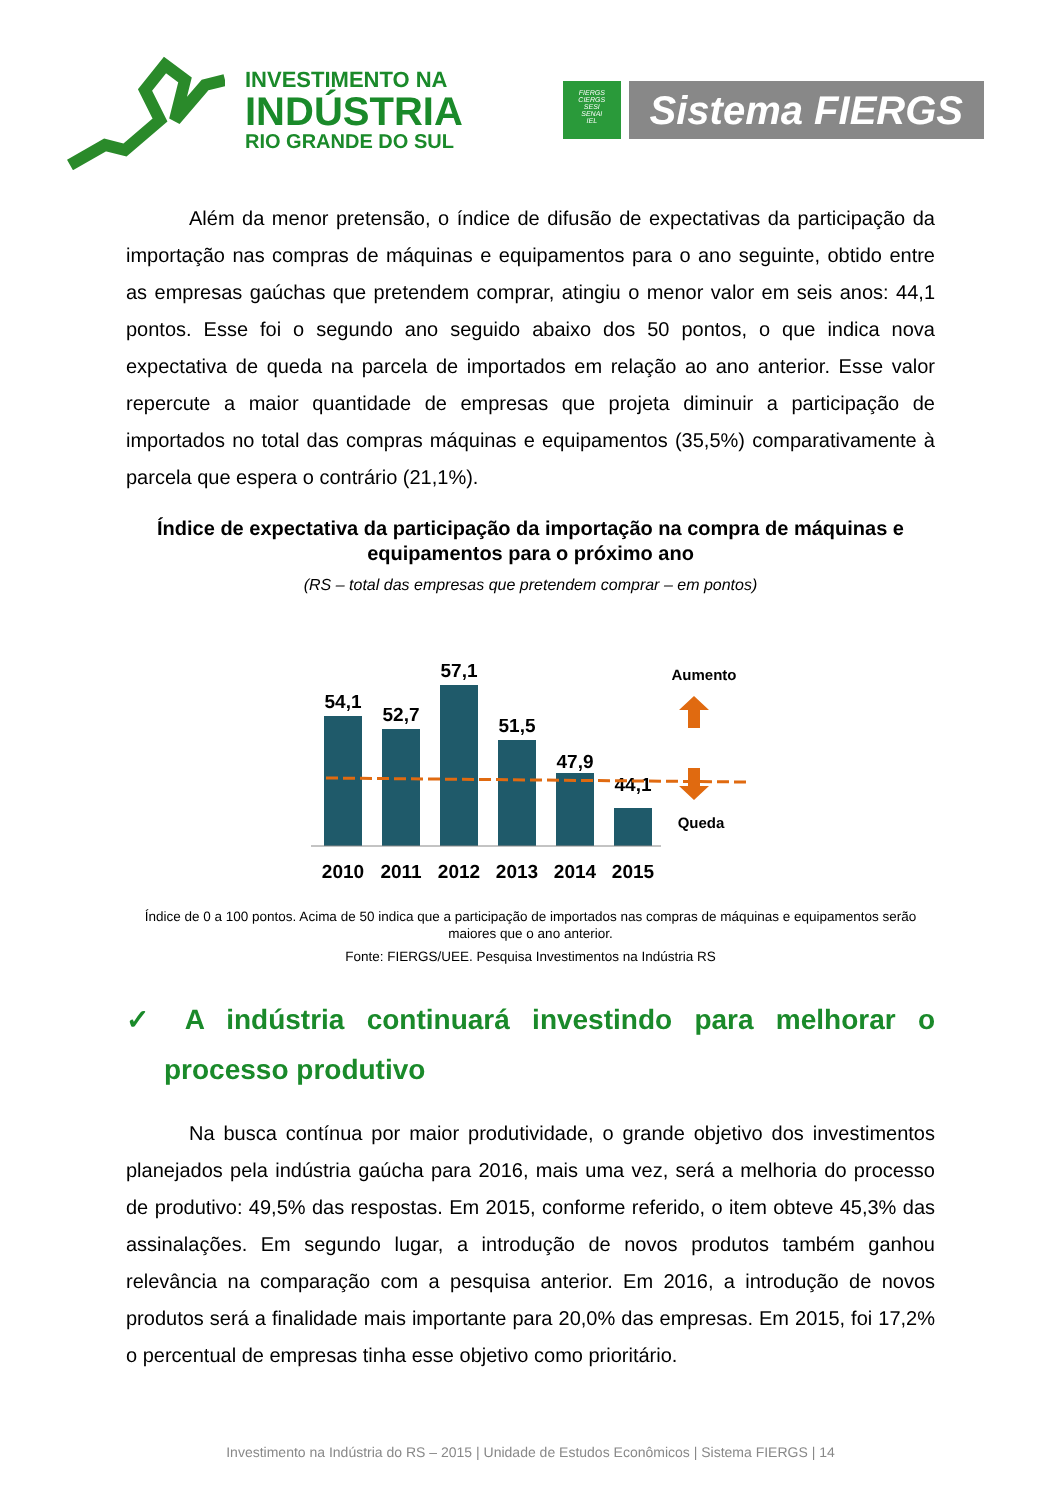INVESTIMENTO NA
INDÚSTRIA
RIO GRANDE DO SUL
FIERGS
CIERGS
SESI
SENAI
IEL
Sistema FIERGS
Além da menor pretensão, o índice de difusão de expectativas da participação da importação nas compras de máquinas e equipamentos para o ano seguinte, obtido entre as empresas gaúchas que pretendem comprar, atingiu o menor valor em seis anos: 44,1 pontos. Esse foi o segundo ano seguido abaixo dos 50 pontos, o que indica nova expectativa de queda na parcela de importados em relação ao ano anterior. Esse valor repercute a maior quantidade de empresas que projeta diminuir a participação de importados no total das compras máquinas e equipamentos (35,5%) comparativamente à parcela que espera o contrário (21,1%).
Índice de expectativa da participação da importação na compra de máquinas e equipamentos para o próximo ano
(RS – total das empresas que pretendem comprar – em pontos)
54,1
52,7
57,1
51,5
47,9
44,1
2010
2011
2012
2013
2014
2015
Aumento
Queda
Índice de 0 a 100 pontos. Acima de 50 indica que a participação de importados nas compras de máquinas e equipamentos serão maiores que o ano anterior.
Fonte: FIERGS/UEE. Pesquisa Investimentos na Indústria RS
✓ A indústria continuará investindo para melhorar o processo produtivo
Na busca contínua por maior produtividade, o grande objetivo dos investimentos planejados pela indústria gaúcha para 2016, mais uma vez, será a melhoria do processo de produtivo: 49,5% das respostas. Em 2015, conforme referido, o item obteve 45,3% das assinalações. Em segundo lugar, a introdução de novos produtos também ganhou relevância na comparação com a pesquisa anterior. Em 2016, a introdução de novos produtos será a finalidade mais importante para 20,0% das empresas. Em 2015, foi 17,2% o percentual de empresas tinha esse objetivo como prioritário.
Investimento na Indústria do RS – 2015 | Unidade de Estudos Econômicos | Sistema FIERGS | 14